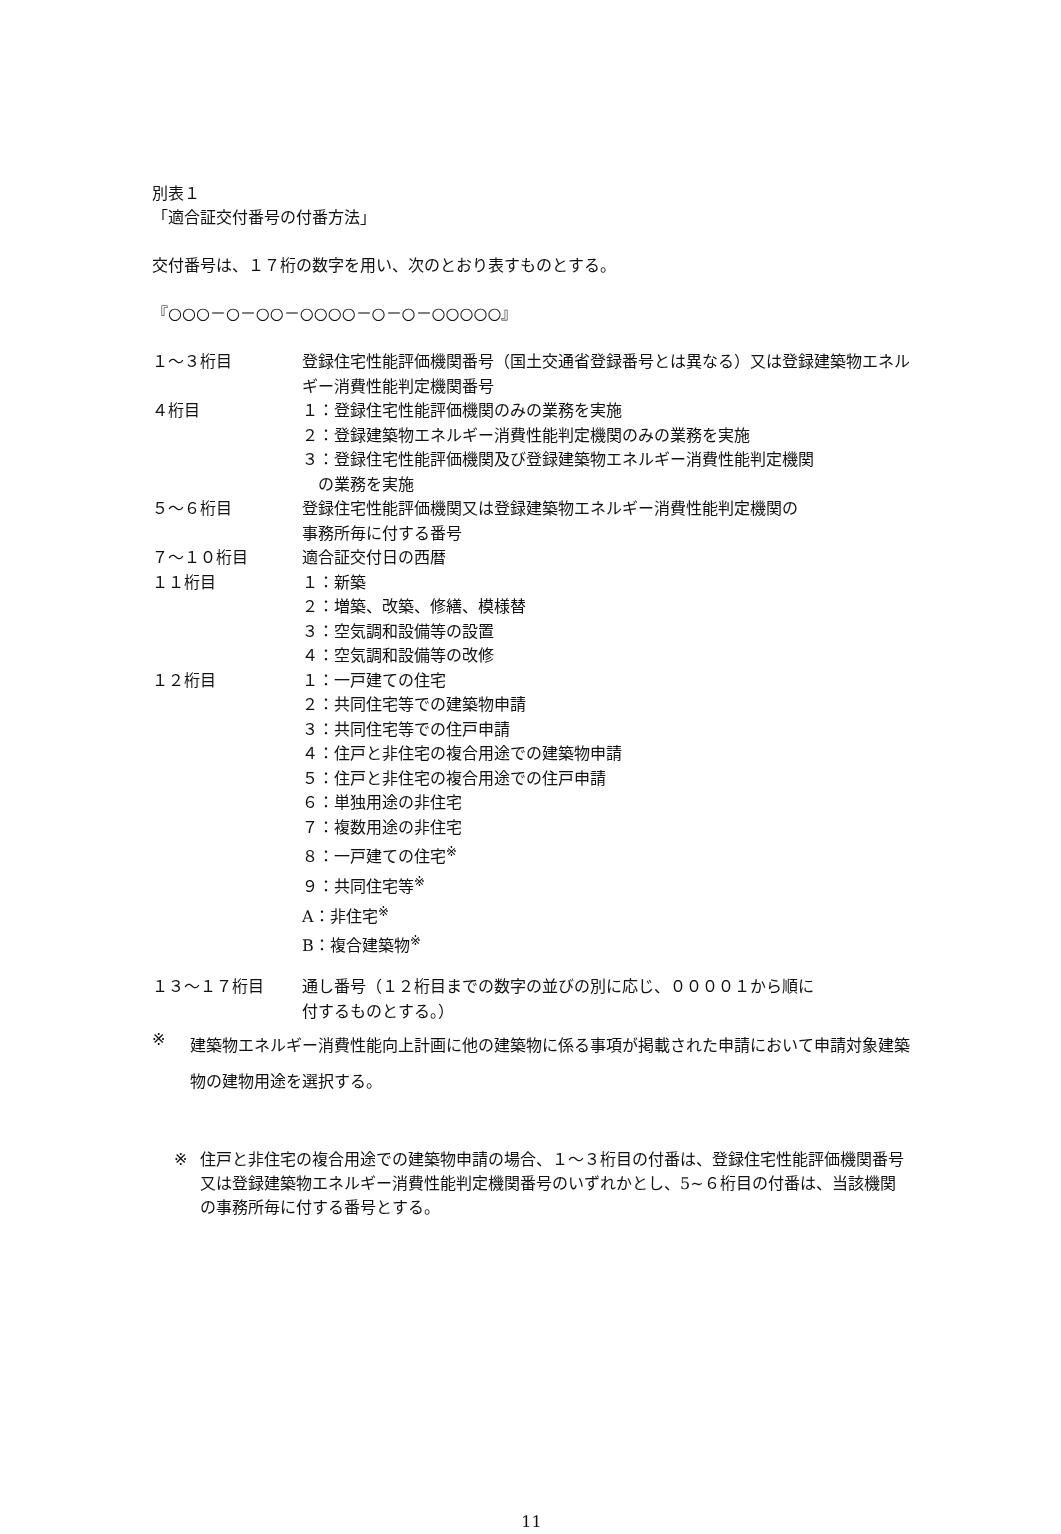別表１
「適合証交付番号の付番方法」
交付番号は、１７桁の数字を用い、次のとおり表すものとする。
『○○○－○－○○－○○○○－○－○－○○○○○』
| １～３桁目 | 登録住宅性能評価機関番号（国土交通省登録番号とは異なる）又は登録建築物エネルギー消費性能判定機関番号 |
| ４桁目 | １：登録住宅性能評価機関のみの業務を実施 ２：登録建築物エネルギー消費性能判定機関のみの業務を実施 ３：登録住宅性能評価機関及び登録建築物エネルギー消費性能判定機関 の業務を実施 |
| ５～６桁目 | 登録住宅性能評価機関又は登録建築物エネルギー消費性能判定機関の 事務所毎に付する番号 |
| ７～１０桁目 | 適合証交付日の西暦 |
| １１桁目 | １：新築 ２：増築、改築、修繕、模様替 ３：空気調和設備等の設置 ４：空気調和設備等の改修 |
| １２桁目 | １：一戸建ての住宅 ２：共同住宅等での建築物申請 ３：共同住宅等での住戸申請 ４：住戸と非住宅の複合用途での建築物申請 ５：住戸と非住宅の複合用途での住戸申請 ６：単独用途の非住宅 ７：複数用途の非住宅 ８：一戸建ての住宅<sup>※</sup> ９：共同住宅等<sup>※</sup> A：非住宅<sup>※</sup> B：複合建築物<sup>※</sup> |
| １３～１７桁目 | 通し番号（１２桁目までの数字の並びの別に応じ、００００１から順に 付するものとする。） |
※
建築物エネルギー消費性能向上計画に他の建築物に係る事項が掲載された申請において申請対象建築物の建物用途を選択する。
※ 住戸と非住宅の複合用途での建築物申請の場合、１～３桁目の付番は、登録住宅性能評価機関番号又は登録建築物エネルギー消費性能判定機関番号のいずれかとし、5~６桁目の付番は、当該機関の事務所毎に付する番号とする。
11